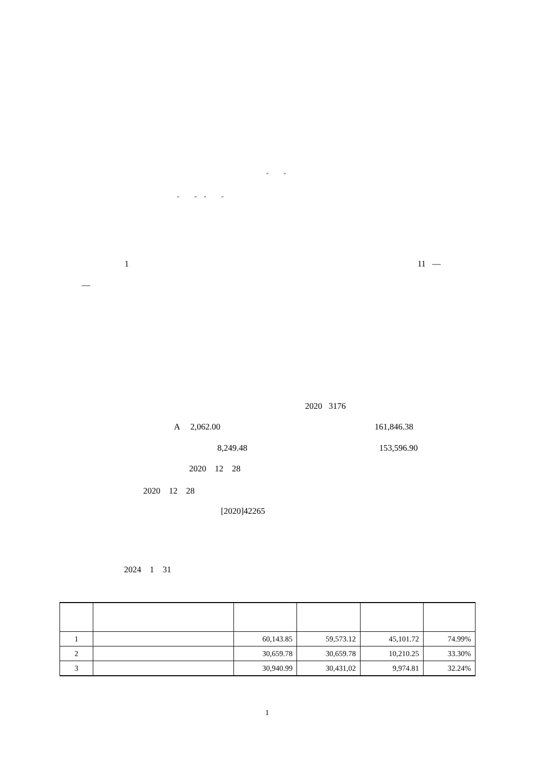″ ″
″ ″ ″ ″
1
11 —
—
2020 3176
A 2,062.00
161,846.38
8,249.48
153,596.90
2020 12 28
2020 12 28
[2020]42265
2024 1 31
| 1 | | 60,143.85 | 59,573.12 | 45,101.72 | 74.99% |
| 2 | | 30,659.78 | 30,659.78 | 10,210.25 | 33.30% |
| 3 | | 30,940.99 | 30,431,02 | 9,974.81 | 32.24% |
1